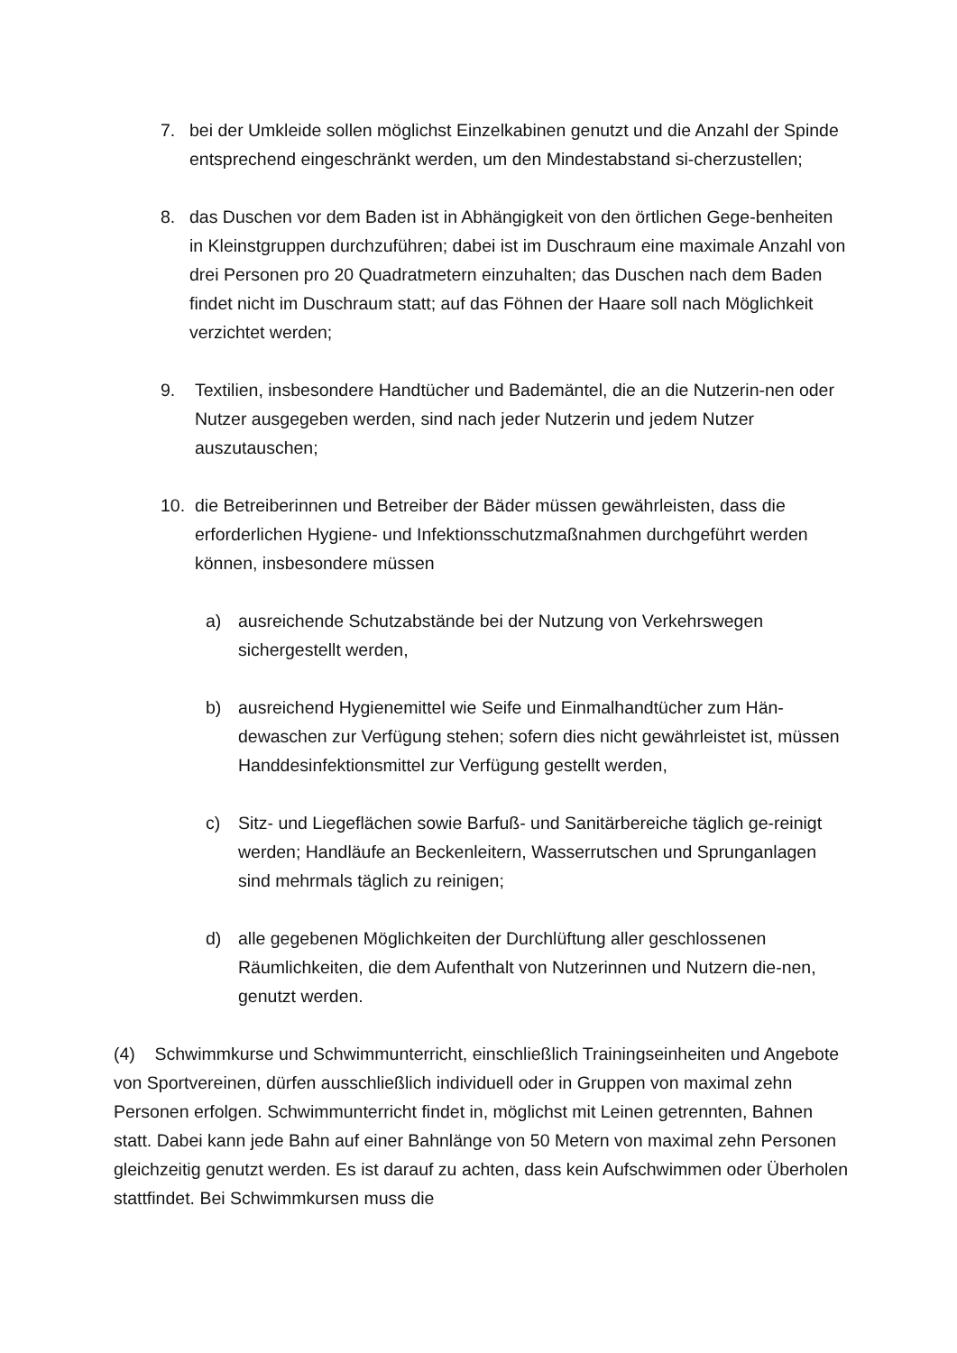7. bei der Umkleide sollen möglichst Einzelkabinen genutzt und die Anzahl der Spinde entsprechend eingeschränkt werden, um den Mindestabstand si-cherzustellen;
8. das Duschen vor dem Baden ist in Abhängigkeit von den örtlichen Gege-benheiten in Kleinstgruppen durchzuführen; dabei ist im Duschraum eine maximale Anzahl von drei Personen pro 20 Quadratmetern einzuhalten; das Duschen nach dem Baden findet nicht im Duschraum statt; auf das Föhnen der Haare soll nach Möglichkeit verzichtet werden;
9. Textilien, insbesondere Handtücher und Bademäntel, die an die Nutzerin-nen oder Nutzer ausgegeben werden, sind nach jeder Nutzerin und jedem Nutzer auszutauschen;
10. die Betreiberinnen und Betreiber der Bäder müssen gewährleisten, dass die erforderlichen Hygiene- und Infektionsschutzmaßnahmen durchgeführt werden können, insbesondere müssen
a) ausreichende Schutzabstände bei der Nutzung von Verkehrswegen sichergestellt werden,
b) ausreichend Hygienemittel wie Seife und Einmalhandtücher zum Hän-dewaschen zur Verfügung stehen; sofern dies nicht gewährleistet ist, müssen Handdesinfektionsmittel zur Verfügung gestellt werden,
c) Sitz- und Liegeflächen sowie Barfuß- und Sanitärbereiche täglich ge-reinigt werden; Handläufe an Beckenleitern, Wasserrutschen und Sprunganlagen sind mehrmals täglich zu reinigen;
d) alle gegebenen Möglichkeiten der Durchlüftung aller geschlossenen Räumlichkeiten, die dem Aufenthalt von Nutzerinnen und Nutzern die-nen, genutzt werden.
(4) Schwimmkurse und Schwimmunterricht, einschließlich Trainingseinheiten und Angebote von Sportvereinen, dürfen ausschließlich individuell oder in Gruppen von maximal zehn Personen erfolgen. Schwimmunterricht findet in, möglichst mit Leinen getrennten, Bahnen statt. Dabei kann jede Bahn auf einer Bahnlänge von 50 Metern von maximal zehn Personen gleichzeitig genutzt werden. Es ist darauf zu achten, dass kein Aufschwimmen oder Überholen stattfindet. Bei Schwimmkursen muss die